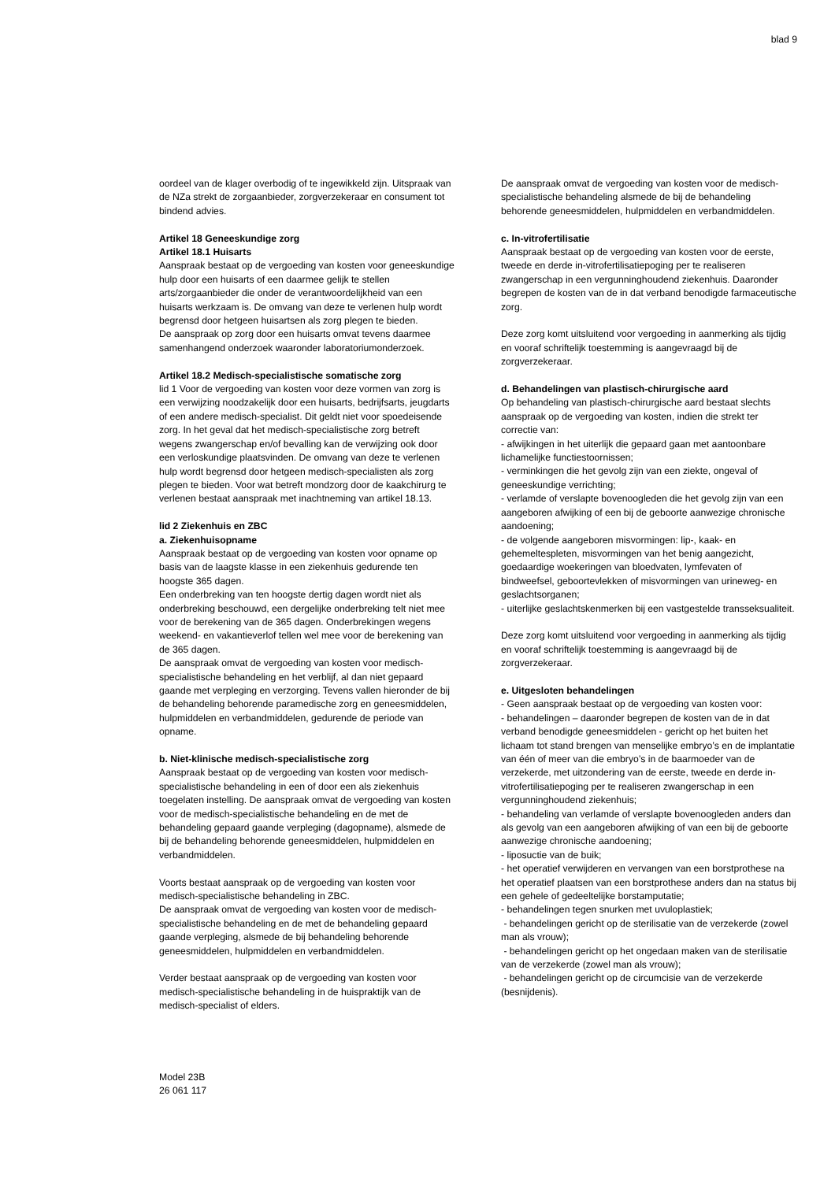blad 9
oordeel van de klager overbodig of te ingewikkeld zijn. Uitspraak van de NZa strekt de zorgaanbieder, zorgverzekeraar en consument tot bindend advies.
Artikel 18 Geneeskundige zorg
Artikel 18.1 Huisarts
Aanspraak bestaat op de vergoeding van kosten voor geneeskundige hulp door een huisarts of een daarmee gelijk te stellen arts/zorgaanbieder die onder de verantwoordelijkheid van een huisarts werkzaam is. De omvang van deze te verlenen hulp wordt begrensd door hetgeen huisartsen als zorg plegen te bieden.
De aanspraak op zorg door een huisarts omvat tevens daarmee samenhangend onderzoek waaronder laboratoriumonderzoek.
Artikel 18.2 Medisch-specialistische somatische zorg
lid 1 Voor de vergoeding van kosten voor deze vormen van zorg is een verwijzing noodzakelijk door een huisarts, bedrijfsarts, jeugdarts of een andere medisch-specialist. Dit geldt niet voor spoedeisende zorg. In het geval dat het medisch-specialistische zorg betreft wegens zwangerschap en/of bevalling kan de verwijzing ook door een verloskundige plaatsvinden. De omvang van deze te verlenen hulp wordt begrensd door hetgeen medisch-specialisten als zorg plegen te bieden. Voor wat betreft mondzorg door de kaakchirurg te verlenen bestaat aanspraak met inachtneming van artikel 18.13.
lid 2 Ziekenhuis en ZBC
a. Ziekenhuisopname
Aanspraak bestaat op de vergoeding van kosten voor opname op basis van de laagste klasse in een ziekenhuis gedurende ten hoogste 365 dagen.
Een onderbreking van ten hoogste dertig dagen wordt niet als onderbreking beschouwd, een dergelijke onderbreking telt niet mee voor de berekening van de 365 dagen. Onderbrekingen wegens weekend- en vakantieverlof tellen wel mee voor de berekening van de 365 dagen.
De aanspraak omvat de vergoeding van kosten voor medisch-specialistische behandeling en het verblijf, al dan niet gepaard gaande met verpleging en verzorging. Tevens vallen hieronder de bij de behandeling behorende paramedische zorg en geneesmiddelen, hulpmiddelen en verbandmiddelen, gedurende de periode van opname.
b. Niet-klinische medisch-specialistische zorg
Aanspraak bestaat op de vergoeding van kosten voor medisch-specialistische behandeling in een of door een als ziekenhuis toegelaten instelling. De aanspraak omvat de vergoeding van kosten voor de medisch-specialistische behandeling en de met de behandeling gepaard gaande verpleging (dagopname), alsmede de bij de behandeling behorende geneesmiddelen, hulpmiddelen en verbandmiddelen.
Voorts bestaat aanspraak op de vergoeding van kosten voor medisch-specialistische behandeling in ZBC.
De aanspraak omvat de vergoeding van kosten voor de medisch-specialistische behandeling en de met de behandeling gepaard gaande verpleging, alsmede de bij behandeling behorende geneesmiddelen, hulpmiddelen en verbandmiddelen.
Verder bestaat aanspraak op de vergoeding van kosten voor medisch-specialistische behandeling in de huispraktijk van de medisch-specialist of elders.
De aanspraak omvat de vergoeding van kosten voor de medisch-specialistische behandeling alsmede de bij de behandeling behorende geneesmiddelen, hulpmiddelen en verbandmiddelen.
c. In-vitrofertilisatie
Aanspraak bestaat op de vergoeding van kosten voor de eerste, tweede en derde in-vitrofertilisatiepoging per te realiseren zwangerschap in een vergunninghoudend ziekenhuis. Daaronder begrepen de kosten van de in dat verband benodigde farmaceutische zorg.
Deze zorg komt uitsluitend voor vergoeding in aanmerking als tijdig en vooraf schriftelijk toestemming is aangevraagd bij de zorgverzekeraar.
d. Behandelingen van plastisch-chirurgische aard
Op behandeling van plastisch-chirurgische aard bestaat slechts aanspraak op de vergoeding van kosten, indien die strekt ter correctie van:
- afwijkingen in het uiterlijk die gepaard gaan met aantoonbare lichamelijke functiestoornissen;
- verminkingen die het gevolg zijn van een ziekte, ongeval of geneeskundige verrichting;
- verlamde of verslapte bovenoogleden die het gevolg zijn van een aangeboren afwijking of een bij de geboorte aanwezige chronische aandoening;
- de volgende aangeboren misvormingen: lip-, kaak- en gehemeltespleten, misvormingen van het benig aangezicht, goedaardige woekeringen van bloedvaten, lymfevaten of bindweefsel, geboortevlekken of misvormingen van urineweg- en geslachtsorganen;
- uiterlijke geslachtskenmerken bij een vastgestelde transseksualiteit.
Deze zorg komt uitsluitend voor vergoeding in aanmerking als tijdig en vooraf schriftelijk toestemming is aangevraagd bij de zorgverzekeraar.
e. Uitgesloten behandelingen
- Geen aanspraak bestaat op de vergoeding van kosten voor:
- behandelingen – daaronder begrepen de kosten van de in dat verband benodigde geneesmiddelen - gericht op het buiten het lichaam tot stand brengen van menselijke embryo’s en de implantatie van één of meer van die embryo’s in de baarmoeder van de verzekerde, met uitzondering van de eerste, tweede en derde in-vitrofertilisatiepoging per te realiseren zwangerschap in een vergunninghoudend ziekenhuis;
- behandeling van verlamde of verslapte bovenoogleden anders dan als gevolg van een aangeboren afwijking of van een bij de geboorte aanwezige chronische aandoening;
- liposuctie van de buik;
- het operatief verwijderen en vervangen van een borstprothese na het operatief plaatsen van een borstprothese anders dan na status bij een gehele of gedeeltelijke borstamputatie;
- behandelingen tegen snurken met uvuloplastiek;
- behandelingen gericht op de sterilisatie van de verzekerde (zowel man als vrouw);
- behandelingen gericht op het ongedaan maken van de sterilisatie van de verzekerde (zowel man als vrouw);
- behandelingen gericht op de circumcisie van de verzekerde (besnijdenis).
Model 23B
26 061 117